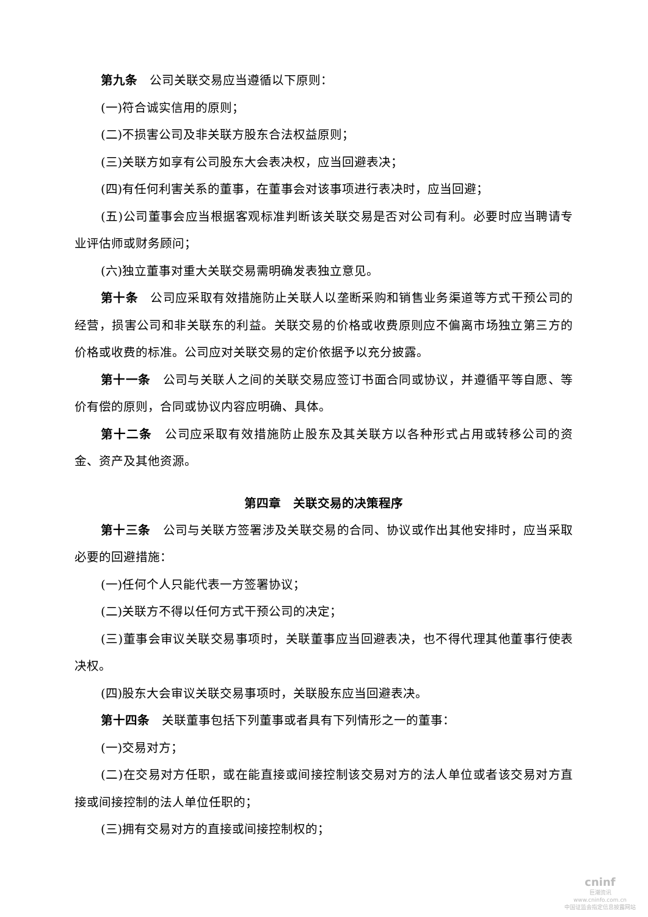第九条　公司关联交易应当遵循以下原则：
(一)符合诚实信用的原则；
(二)不损害公司及非关联方股东合法权益原则；
(三)关联方如享有公司股东大会表决权，应当回避表决；
(四)有任何利害关系的董事，在董事会对该事项进行表决时，应当回避；
(五)公司董事会应当根据客观标准判断该关联交易是否对公司有利。必要时应当聘请专业评估师或财务顾问；
(六)独立董事对重大关联交易需明确发表独立意见。
第十条　公司应采取有效措施防止关联人以垄断采购和销售业务渠道等方式干预公司的经营，损害公司和非关联东的利益。关联交易的价格或收费原则应不偏离市场独立第三方的价格或收费的标准。公司应对关联交易的定价依据予以充分披露。
第十一条　公司与关联人之间的关联交易应签订书面合同或协议，并遵循平等自愿、等价有偿的原则，合同或协议内容应明确、具体。
第十二条　公司应采取有效措施防止股东及其关联方以各种形式占用或转移公司的资金、资产及其他资源。
第四章　关联交易的决策程序
第十三条　公司与关联方签署涉及关联交易的合同、协议或作出其他安排时，应当采取必要的回避措施：
(一)任何个人只能代表一方签署协议；
(二)关联方不得以任何方式干预公司的决定；
(三)董事会审议关联交易事项时，关联董事应当回避表决，也不得代理其他董事行使表决权。
(四)股东大会审议关联交易事项时，关联股东应当回避表决。
第十四条　关联董事包括下列董事或者具有下列情形之一的董事：
(一)交易对方；
(二)在交易对方任职，或在能直接或间接控制该交易对方的法人单位或者该交易对方直接或间接控制的法人单位任职的；
(三)拥有交易对方的直接或间接控制权的；
cninf
巨潮资讯
www.cninfo.com.cn
中国证监会指定信息披露网站